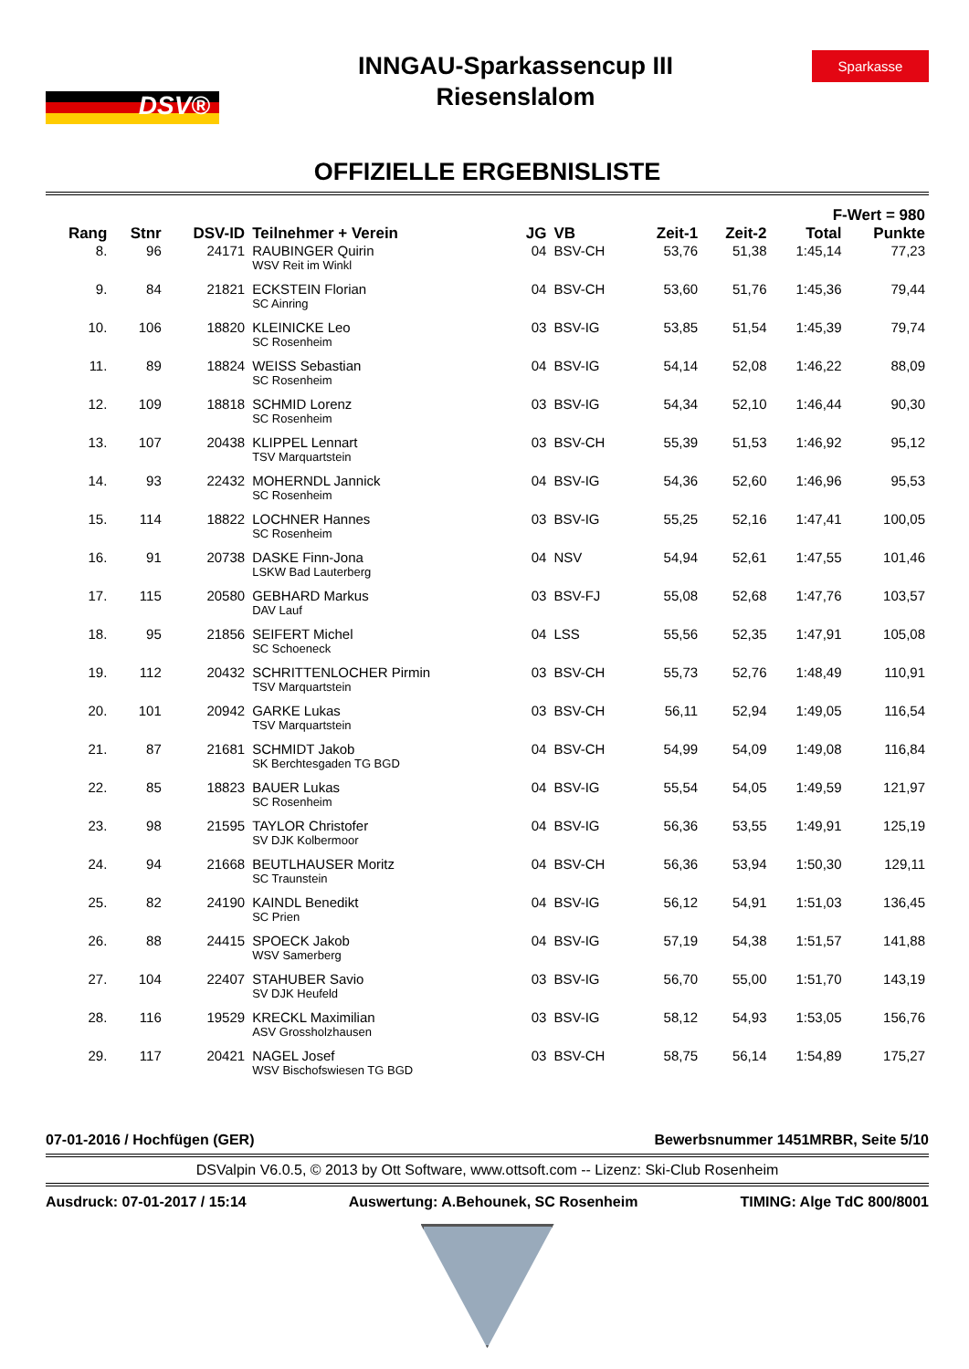DSV®
INNGAU-Sparkassencup III
Riesenslalom
Sparkasse
OFFIZIELLE ERGEBNISLISTE
| F-Wert = 980 | | | | | | | | | |
| --- | --- | --- | --- | --- | --- | --- | --- | --- | --- |
| Rang | Stnr | DSV-ID | Teilnehmer + Verein | JG | VB | Zeit-1 | Zeit-2 | Total | Punkte |
| 8. | 96 | 24171 | RAUBINGER Quirin WSV Reit im Winkl | 04 | BSV-CH | 53,76 | 51,38 | 1:45,14 | 77,23 |
| 9. | 84 | 21821 | ECKSTEIN Florian SC Ainring | 04 | BSV-CH | 53,60 | 51,76 | 1:45,36 | 79,44 |
| 10. | 106 | 18820 | KLEINICKE Leo SC Rosenheim | 03 | BSV-IG | 53,85 | 51,54 | 1:45,39 | 79,74 |
| 11. | 89 | 18824 | WEISS Sebastian SC Rosenheim | 04 | BSV-IG | 54,14 | 52,08 | 1:46,22 | 88,09 |
| 12. | 109 | 18818 | SCHMID Lorenz SC Rosenheim | 03 | BSV-IG | 54,34 | 52,10 | 1:46,44 | 90,30 |
| 13. | 107 | 20438 | KLIPPEL Lennart TSV Marquartstein | 03 | BSV-CH | 55,39 | 51,53 | 1:46,92 | 95,12 |
| 14. | 93 | 22432 | MOHERNDL Jannick SC Rosenheim | 04 | BSV-IG | 54,36 | 52,60 | 1:46,96 | 95,53 |
| 15. | 114 | 18822 | LOCHNER Hannes SC Rosenheim | 03 | BSV-IG | 55,25 | 52,16 | 1:47,41 | 100,05 |
| 16. | 91 | 20738 | DASKE Finn-Jona LSKW Bad Lauterberg | 04 | NSV | 54,94 | 52,61 | 1:47,55 | 101,46 |
| 17. | 115 | 20580 | GEBHARD Markus DAV Lauf | 03 | BSV-FJ | 55,08 | 52,68 | 1:47,76 | 103,57 |
| 18. | 95 | 21856 | SEIFERT Michel SC Schoeneck | 04 | LSS | 55,56 | 52,35 | 1:47,91 | 105,08 |
| 19. | 112 | 20432 | SCHRITTENLOCHER Pirmin TSV Marquartstein | 03 | BSV-CH | 55,73 | 52,76 | 1:48,49 | 110,91 |
| 20. | 101 | 20942 | GARKE Lukas TSV Marquartstein | 03 | BSV-CH | 56,11 | 52,94 | 1:49,05 | 116,54 |
| 21. | 87 | 21681 | SCHMIDT Jakob SK Berchtesgaden TG BGD | 04 | BSV-CH | 54,99 | 54,09 | 1:49,08 | 116,84 |
| 22. | 85 | 18823 | BAUER Lukas SC Rosenheim | 04 | BSV-IG | 55,54 | 54,05 | 1:49,59 | 121,97 |
| 23. | 98 | 21595 | TAYLOR Christofer SV DJK Kolbermoor | 04 | BSV-IG | 56,36 | 53,55 | 1:49,91 | 125,19 |
| 24. | 94 | 21668 | BEUTLHAUSER Moritz SC Traunstein | 04 | BSV-CH | 56,36 | 53,94 | 1:50,30 | 129,11 |
| 25. | 82 | 24190 | KAINDL Benedikt SC Prien | 04 | BSV-IG | 56,12 | 54,91 | 1:51,03 | 136,45 |
| 26. | 88 | 24415 | SPOECK Jakob WSV Samerberg | 04 | BSV-IG | 57,19 | 54,38 | 1:51,57 | 141,88 |
| 27. | 104 | 22407 | STAHUBER Savio SV DJK Heufeld | 03 | BSV-IG | 56,70 | 55,00 | 1:51,70 | 143,19 |
| 28. | 116 | 19529 | KRECKL Maximilian ASV Grossholzhausen | 03 | BSV-IG | 58,12 | 54,93 | 1:53,05 | 156,76 |
| 29. | 117 | 20421 | NAGEL Josef WSV Bischofswiesen TG BGD | 03 | BSV-CH | 58,75 | 56,14 | 1:54,89 | 175,27 |
07-01-2016 / Hochfügen (GER) Bewerbsnummer 1451MRBR, Seite 5/10
DSValpin V6.0.5, © 2013 by Ott Software, www.ottsoft.com -- Lizenz: Ski-Club Rosenheim
Ausdruck: 07-01-2017 / 15:14 Auswertung: A.Behounek, SC Rosenheim TIMING: Alge TdC 800/8001